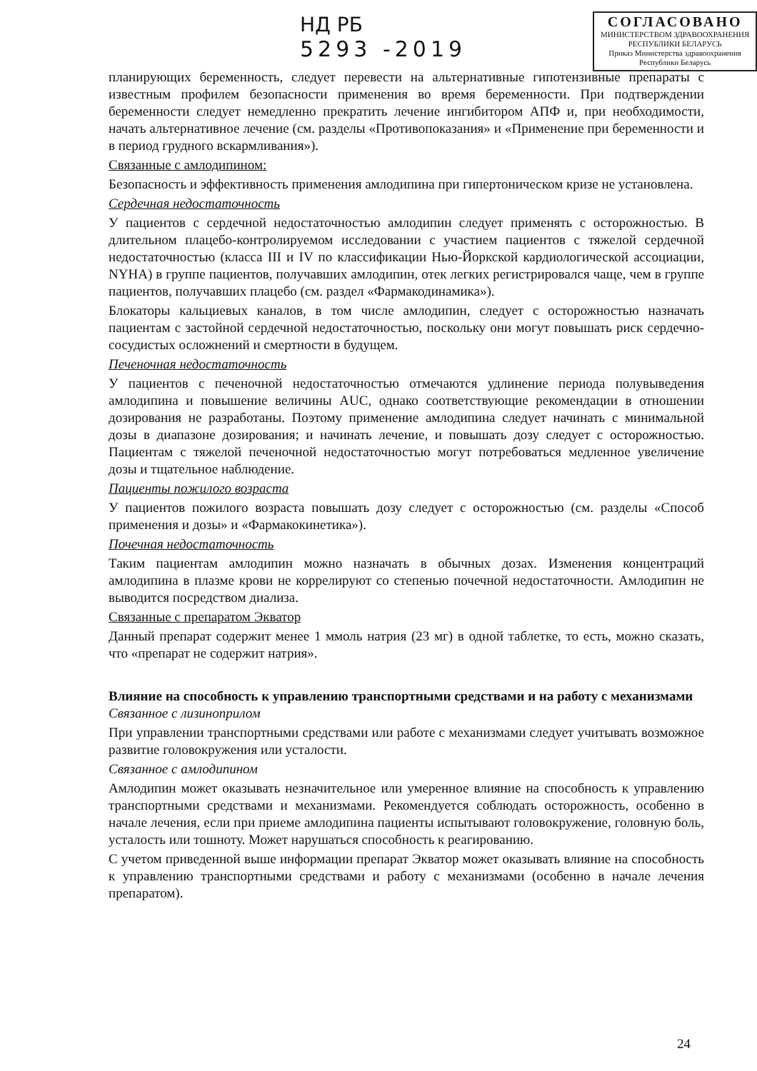НД РБ
5293 -2019
СОГЛАСОВАНО
МИНИСТЕРСТВОМ ЗДРАВООХРАНЕНИЯ
РЕСПУБЛИКИ БЕЛАРУСЬ
Приказ Министерства здравоохранения
Республики Беларусь
планирующих беременность, следует перевести на альтернативные гипотензивные препараты с известным профилем безопасности применения во время беременности. При подтверждении беременности следует немедленно прекратить лечение ингибитором АПФ и, при необходимости, начать альтернативное лечение (см. разделы «Противопоказания» и «Применение при беременности и в период грудного вскармливания»).
Связанные с амлодипином:
Безопасность и эффективность применения амлодипина при гипертоническом кризе не установлена.
Сердечная недостаточность
У пациентов с сердечной недостаточностью амлодипин следует применять с осторожностью. В длительном плацебо-контролируемом исследовании с участием пациентов с тяжелой сердечной недостаточностью (класса III и IV по классификации Нью-Йоркской кардиологической ассоциации, NYHA) в группе пациентов, получавших амлодипин, отек легких регистрировался чаще, чем в группе пациентов, получавших плацебо (см. раздел «Фармакодинамика»).
Блокаторы кальциевых каналов, в том числе амлодипин, следует с осторожностью назначать пациентам с застойной сердечной недостаточностью, поскольку они могут повышать риск сердечно-сосудистых осложнений и смертности в будущем.
Печеночная недостаточность
У пациентов с печеночной недостаточностью отмечаются удлинение периода полувыведения амлодипина и повышение величины AUC, однако соответствующие рекомендации в отношении дозирования не разработаны. Поэтому применение амлодипина следует начинать с минимальной дозы в диапазоне дозирования; и начинать лечение, и повышать дозу следует с осторожностью. Пациентам с тяжелой печеночной недостаточностью могут потребоваться медленное увеличение дозы и тщательное наблюдение.
Пациенты пожилого возраста
У пациентов пожилого возраста повышать дозу следует с осторожностью (см. разделы «Способ применения и дозы» и «Фармакокинетика»).
Почечная недостаточность
Таким пациентам амлодипин можно назначать в обычных дозах. Изменения концентраций амлодипина в плазме крови не коррелируют со степенью почечной недостаточности. Амлодипин не выводится посредством диализа.
Связанные с препаратом Экватор
Данный препарат содержит менее 1 ммоль натрия (23 мг) в одной таблетке, то есть, можно сказать, что «препарат не содержит натрия».
Влияние на способность к управлению транспортными средствами и на работу с механизмами
Связанное с лизиноприлом
При управлении транспортными средствами или работе с механизмами следует учитывать возможное развитие головокружения или усталости.
Связанное с амлодипином
Амлодипин может оказывать незначительное или умеренное влияние на способность к управлению транспортными средствами и механизмами. Рекомендуется соблюдать осторожность, особенно в начале лечения, если при приеме амлодипина пациенты испытывают головокружение, головную боль, усталость или тошноту. Может нарушаться способность к реагированию.
С учетом приведенной выше информации препарат Экватор может оказывать влияние на способность к управлению транспортными средствами и работу с механизмами (особенно в начале лечения препаратом).
24